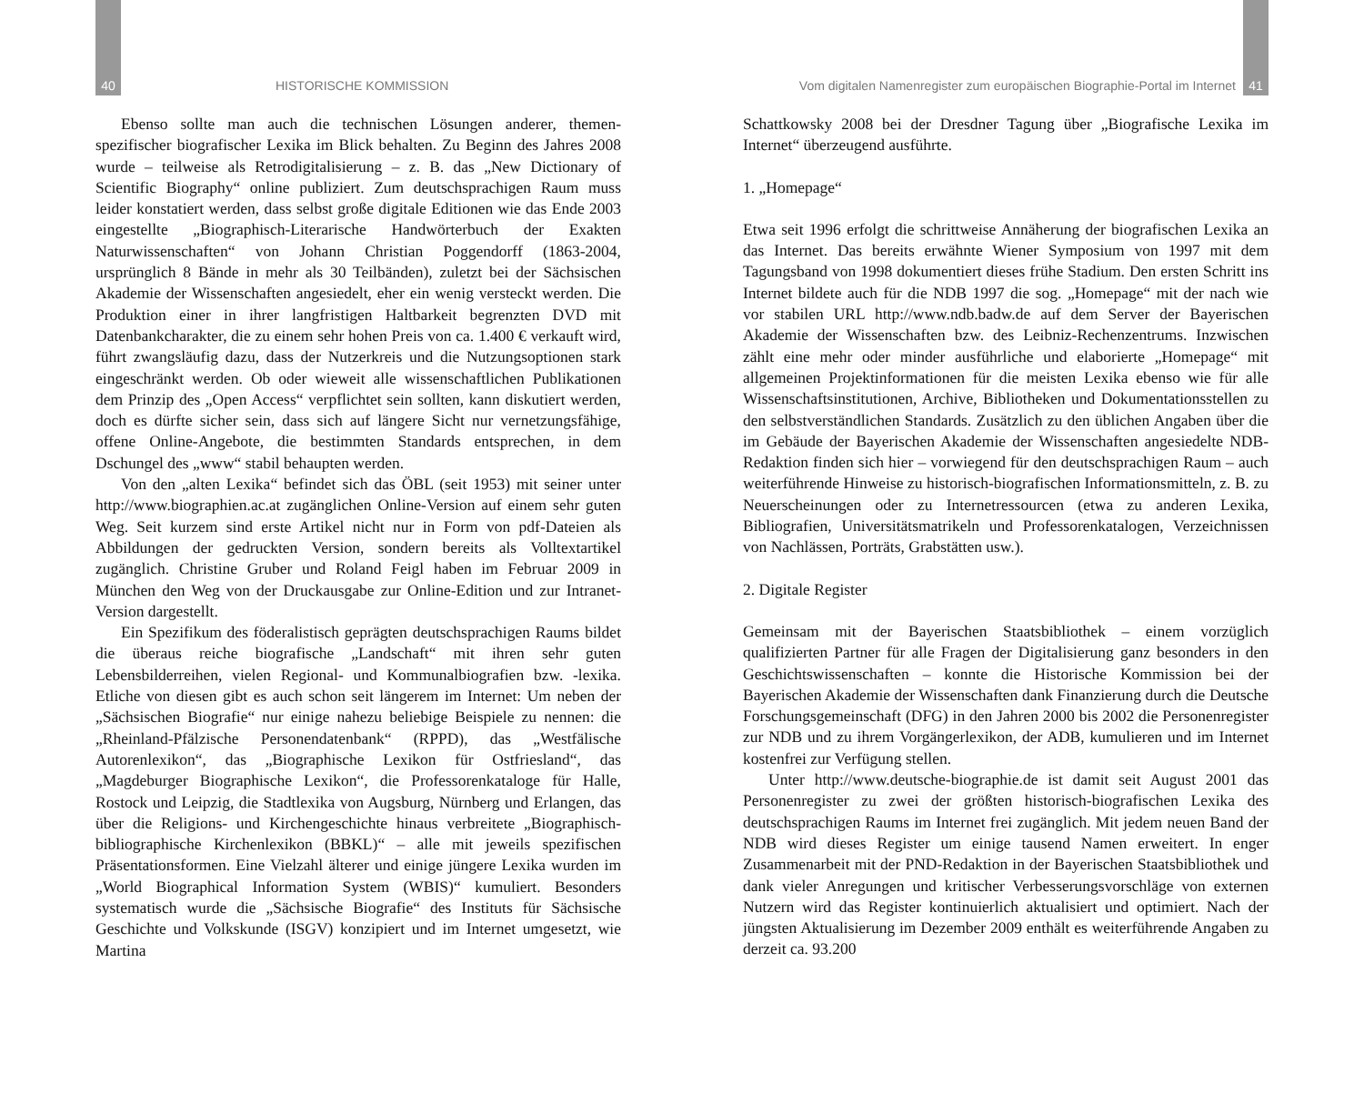40 HISTORISCHE KOMMISSION
Ebenso sollte man auch die technischen Lösungen anderer, themen-spezifischer biografischer Lexika im Blick behalten. Zu Beginn des Jahres 2008 wurde – teilweise als Retrodigitalisierung – z. B. das „New Dictionary of Scientific Biography“ online publiziert. Zum deutschsprachigen Raum muss leider konstatiert werden, dass selbst große digitale Editionen wie das Ende 2003 eingestellte „Biographisch-Literarische Handwörterbuch der Exakten Naturwissenschaften“ von Johann Christian Poggendorff (1863-2004, ursprünglich 8 Bände in mehr als 30 Teilbänden), zuletzt bei der Sächsischen Akademie der Wissenschaften angesiedelt, eher ein wenig versteckt werden. Die Produktion einer in ihrer langfristigen Haltbarkeit begrenzten DVD mit Datenbankcharakter, die zu einem sehr hohen Preis von ca. 1.400 € verkauft wird, führt zwangsläufig dazu, dass der Nutzerkreis und die Nutzungsoptionen stark eingeschränkt werden. Ob oder wieweit alle wissenschaftlichen Publikationen dem Prinzip des „Open Access“ verpflichtet sein sollten, kann diskutiert werden, doch es dürfte sicher sein, dass sich auf längere Sicht nur vernetzungsfähige, offene Online-Angebote, die bestimmten Standards entsprechen, in dem Dschungel des „www“ stabil behaupten werden.
Von den „alten Lexika“ befindet sich das ÖBL (seit 1953) mit seiner unter http://www.biographien.ac.at zugänglichen Online-Version auf einem sehr guten Weg. Seit kurzem sind erste Artikel nicht nur in Form von pdf-Dateien als Abbildungen der gedruckten Version, sondern bereits als Volltextartikel zugänglich. Christine Gruber und Roland Feigl haben im Februar 2009 in München den Weg von der Druckausgabe zur Online-Edition und zur Intranet-Version dargestellt.
Ein Spezifikum des föderalistisch geprägten deutschsprachigen Raums bildet die überaus reiche biografische „Landschaft“ mit ihren sehr guten Lebensbilderreihen, vielen Regional- und Kommunalbiografien bzw. -lexika. Etliche von diesen gibt es auch schon seit längerem im Internet: Um neben der „Sächsischen Biografie“ nur einige nahezu beliebige Beispiele zu nennen: die „Rheinland-Pfälzische Personendatenbank“ (RPPD), das „Westfälische Autorenlexikon“, das „Biographische Lexikon für Ostfriesland“, das „Magdeburger Biographische Lexikon“, die Professorenkataloge für Halle, Rostock und Leipzig, die Stadtlexika von Augsburg, Nürnberg und Erlangen, das über die Religions- und Kirchengeschichte hinaus verbreitete „Biographisch-bibliographische Kirchenlexikon (BBKL)“ – alle mit jeweils spezifischen Präsentationsformen. Eine Vielzahl älterer und einige jüngere Lexika wurden im „World Biographical Information System (WBIS)“ kumuliert. Besonders systematisch wurde die „Sächsische Biografie“ des Instituts für Sächsische Geschichte und Volkskunde (ISGV) konzipiert und im Internet umgesetzt, wie Martina
Vom digitalen Namenregister zum europäischen Biographie-Portal im Internet 41
Schattkowsky 2008 bei der Dresdner Tagung über „Biografische Lexika im Internet“ überzeugend ausführte.
1. „Homepage“
Etwa seit 1996 erfolgt die schrittweise Annäherung der biografischen Lexika an das Internet. Das bereits erwähnte Wiener Symposium von 1997 mit dem Tagungsband von 1998 dokumentiert dieses frühe Stadium. Den ersten Schritt ins Internet bildete auch für die NDB 1997 die sog. „Homepage“ mit der nach wie vor stabilen URL http://www.ndb.badw.de auf dem Server der Bayerischen Akademie der Wissenschaften bzw. des Leibniz-Rechenzentrums. Inzwischen zählt eine mehr oder minder ausführliche und elaborierte „Homepage“ mit allgemeinen Projektinformationen für die meisten Lexika ebenso wie für alle Wissenschaftsinstitutionen, Archive, Bibliotheken und Dokumentationsstellen zu den selbstverständlichen Standards. Zusätzlich zu den üblichen Angaben über die im Gebäude der Bayerischen Akademie der Wissenschaften angesiedelte NDB-Redaktion finden sich hier – vorwiegend für den deutschsprachigen Raum – auch weiterführende Hinweise zu historisch-biografischen Informationsmitteln, z. B. zu Neuerscheinungen oder zu Internetressourcen (etwa zu anderen Lexika, Bibliografien, Universitätsmatrikeln und Professorenkatalogen, Verzeichnissen von Nachlässen, Porträts, Grabstätten usw.).
2. Digitale Register
Gemeinsam mit der Bayerischen Staatsbibliothek – einem vorzüglich qualifizierten Partner für alle Fragen der Digitalisierung ganz besonders in den Geschichtswissenschaften – konnte die Historische Kommission bei der Bayerischen Akademie der Wissenschaften dank Finanzierung durch die Deutsche Forschungsgemeinschaft (DFG) in den Jahren 2000 bis 2002 die Personenregister zur NDB und zu ihrem Vorgängerlexikon, der ADB, kumulieren und im Internet kostenfrei zur Verfügung stellen.
Unter http://www.deutsche-biographie.de ist damit seit August 2001 das Personenregister zu zwei der größten historisch-biografischen Lexika des deutschsprachigen Raums im Internet frei zugänglich. Mit jedem neuen Band der NDB wird dieses Register um einige tausend Namen erweitert. In enger Zusammenarbeit mit der PND-Redaktion in der Bayerischen Staatsbibliothek und dank vieler Anregungen und kritischer Verbesserungsvorschläge von externen Nutzern wird das Register kontinuierlich aktualisiert und optimiert. Nach der jüngsten Aktualisierung im Dezember 2009 enthält es weiterführende Angaben zu derzeit ca. 93.200